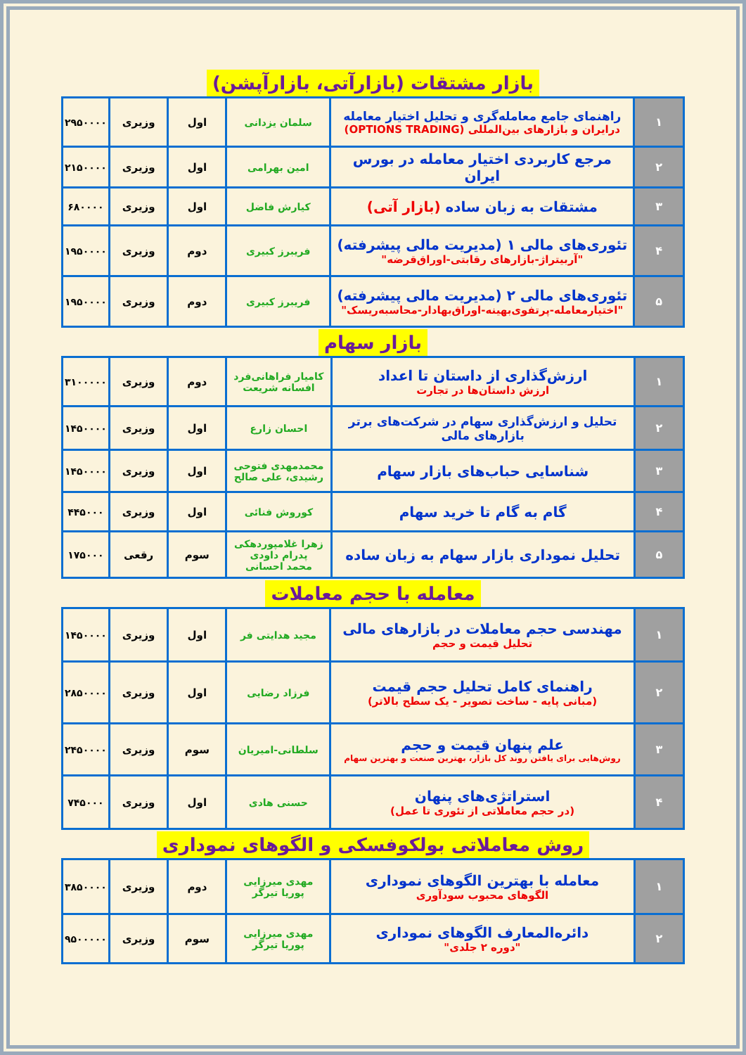بازار مشتقات (بازارآتی، بازارآپشن)
| ۱ | راهنمای جامع معامله‌گری و تحلیل اختیار معامله درایران و بازارهای بین‌المللی (OPTIONS TRADING) | سلمان یزدانی | اول | وزیری | ۲۹۵۰۰۰۰ |
| ۲ | مرجع کاربردی اختیار معامله در بورس ایران | امین بهرامی | اول | وزیری | ۲۱۵۰۰۰۰ |
| ۳ | مشتقات به زبان ساده (بازار آتی) | کیارش فاضل | اول | وزیری | ۶۸۰۰۰۰ |
| ۴ | تئوری‌های مالی ۱ (مدیریت مالی پیشرفته) "آربیتراژ-بازارهای رقابتی-اوراق‌قرضه" | فریبرز کبیری | دوم | وزیری | ۱۹۵۰۰۰۰ |
| ۵ | تئوری‌های مالی ۲ (مدیریت مالی پیشرفته) "اختیارمعامله-پرتفوی‌بهینه-اوراق‌بهادار-محاسبه‌ریسک" | فریبرز کبیری | دوم | وزیری | ۱۹۵۰۰۰۰ |
بازار سهام
| ۱ | ارزش‌گذاری از داستان تا اعداد ارزش داستان‌ها در تجارت | کامیار فراهانی‌فرد افسانه شریعت | دوم | وزیری | ۳۱۰۰۰۰۰ |
| ۲ | تحلیل و ارزش‌گذاری سهام در شرکت‌های برتر بازارهای مالی | احسان زارع | اول | وزیری | ۱۴۵۰۰۰۰ |
| ۳ | شناسایی حباب‌های بازار سهام | محمدمهدی فتوحی رشیدی، علی صالح | اول | وزیری | ۱۴۵۰۰۰۰ |
| ۴ | گام به گام تا خرید سهام | کوروش فنائی | اول | وزیری | ۴۴۵۰۰۰ |
| ۵ | تحلیل نموداری بازار سهام به زبان ساده | زهرا غلامپوردهکی پدرام داودی محمد احسانی | سوم | رقعی | ۱۷۵۰۰۰ |
معامله با حجم معاملات
| ۱ | مهندسی حجم معاملات در بازارهای مالی تحلیل قیمت و حجم | مجید هدایتی فر | اول | وزیری | ۱۴۵۰۰۰۰ |
| ۲ | راهنمای کامل تحلیل حجم قیمت (مبانی پایه - ساخت تصویر - یک سطح بالاتر) | فرزاد رضایی | اول | وزیری | ۲۸۵۰۰۰۰ |
| ۳ | علم پنهان قیمت و حجم روش‌هایی برای یافتن روند کل بازار، بهترین صنعت و بهترین سهام | سلطانی-امیریان | سوم | وزیری | ۲۴۵۰۰۰۰ |
| ۴ | استراتژی‌های پنهان (در حجم معاملاتی از تئوری تا عمل) | حسنی هادی | اول | وزیری | ۷۴۵۰۰۰ |
روش معاملاتی بولکوفسکی و الگوهای نموداری
| ۱ | معامله با بهترین الگوهای نموداری الگوهای محبوب سودآوری | مهدی میرزایی پوریا تیرگر | دوم | وزیری | ۳۸۵۰۰۰۰ |
| ۲ | دائره‌المعارف الگوهای نموداری "دوره ۲ جلدی" | مهدی میرزایی پوریا تیرگر | سوم | وزیری | ۹۵۰۰۰۰۰ |